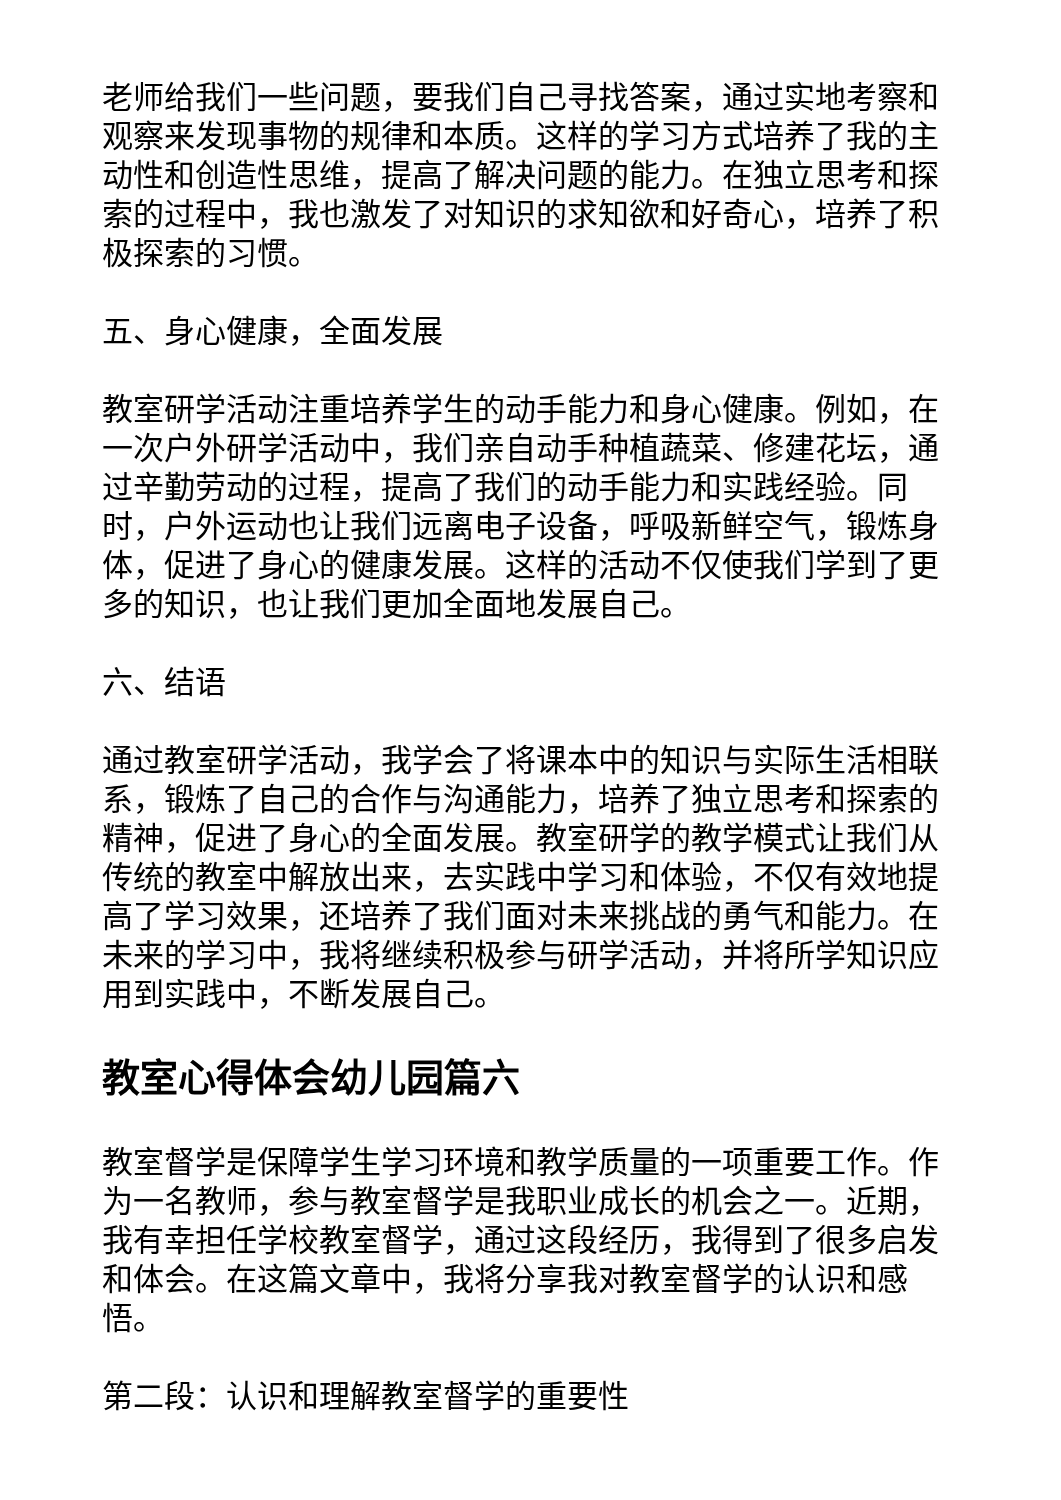老师给我们一些问题，要我们自己寻找答案，通过实地考察和观察来发现事物的规律和本质。这样的学习方式培养了我的主动性和创造性思维，提高了解决问题的能力。在独立思考和探索的过程中，我也激发了对知识的求知欲和好奇心，培养了积极探索的习惯。
五、身心健康，全面发展
教室研学活动注重培养学生的动手能力和身心健康。例如，在一次户外研学活动中，我们亲自动手种植蔬菜、修建花坛，通过辛勤劳动的过程，提高了我们的动手能力和实践经验。同时，户外运动也让我们远离电子设备，呼吸新鲜空气，锻炼身体，促进了身心的健康发展。这样的活动不仅使我们学到了更多的知识，也让我们更加全面地发展自己。
六、结语
通过教室研学活动，我学会了将课本中的知识与实际生活相联系，锻炼了自己的合作与沟通能力，培养了独立思考和探索的精神，促进了身心的全面发展。教室研学的教学模式让我们从传统的教室中解放出来，去实践中学习和体验，不仅有效地提高了学习效果，还培养了我们面对未来挑战的勇气和能力。在未来的学习中，我将继续积极参与研学活动，并将所学知识应用到实践中，不断发展自己。
教室心得体会幼儿园篇六
教室督学是保障学生学习环境和教学质量的一项重要工作。作为一名教师，参与教室督学是我职业成长的机会之一。近期，我有幸担任学校教室督学，通过这段经历，我得到了很多启发和体会。在这篇文章中，我将分享我对教室督学的认识和感悟。
第二段：认识和理解教室督学的重要性